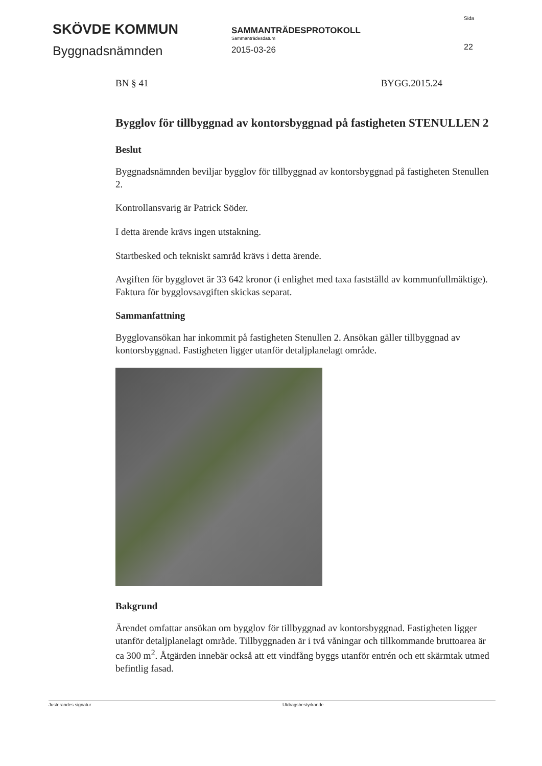SKÖVDE KOMMUN
Byggnadsnämnden
SAMMANTRÄDESPROTOKOLL
Sammanträdesdatum
2015-03-26
Sida
22
BN § 41 BYGG.2015.24
Bygglov för tillbyggnad av kontorsbyggnad på fastigheten STENULLEN 2
Beslut
Byggnadsnämnden beviljar bygglov för tillbyggnad av kontorsbyggnad på fastigheten Stenullen 2.
Kontrollansvarig är Patrick Söder.
I detta ärende krävs ingen utstakning.
Startbesked och tekniskt samråd krävs i detta ärende.
Avgiften för bygglovet är 33 642 kronor (i enlighet med taxa fastställd av kommunfullmäktige). Faktura för bygglovsavgiften skickas separat.
Sammanfattning
Bygglovansökan har inkommit på fastigheten Stenullen 2. Ansökan gäller tillbyggnad av kontorsbyggnad. Fastigheten ligger utanför detaljplanelagt område.
Bakgrund
Ärendet omfattar ansökan om bygglov för tillbyggnad av kontorsbyggnad. Fastigheten ligger utanför detaljplanelagt område. Tillbyggnaden är i två våningar och tillkommande bruttoarea är ca 300 m<sup>2</sup>. Åtgärden innebär också att ett vindfång byggs utanför entrén och ett skärmtak utmed befintlig fasad.
Justerandes signatur Utdragsbestyrkande